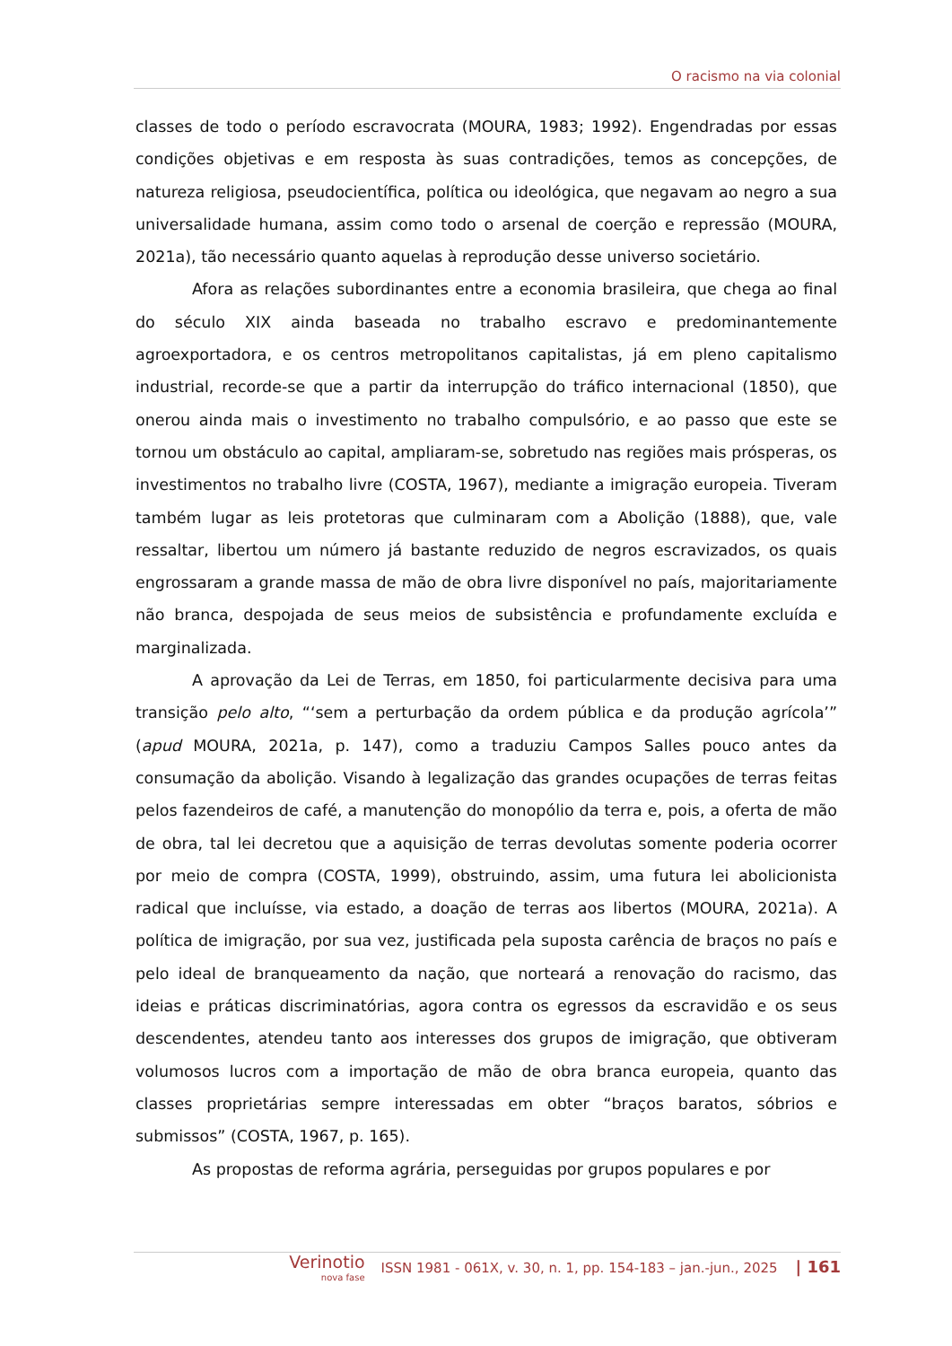O racismo na via colonial
classes de todo o período escravocrata (MOURA, 1983; 1992). Engendradas por essas condições objetivas e em resposta às suas contradições, temos as concepções, de natureza religiosa, pseudocientífica, política ou ideológica, que negavam ao negro a sua universalidade humana, assim como todo o arsenal de coerção e repressão (MOURA, 2021a), tão necessário quanto aquelas à reprodução desse universo societário.
Afora as relações subordinantes entre a economia brasileira, que chega ao final do século XIX ainda baseada no trabalho escravo e predominantemente agroexportadora, e os centros metropolitanos capitalistas, já em pleno capitalismo industrial, recorde-se que a partir da interrupção do tráfico internacional (1850), que onerou ainda mais o investimento no trabalho compulsório, e ao passo que este se tornou um obstáculo ao capital, ampliaram-se, sobretudo nas regiões mais prósperas, os investimentos no trabalho livre (COSTA, 1967), mediante a imigração europeia. Tiveram também lugar as leis protetoras que culminaram com a Abolição (1888), que, vale ressaltar, libertou um número já bastante reduzido de negros escravizados, os quais engrossaram a grande massa de mão de obra livre disponível no país, majoritariamente não branca, despojada de seus meios de subsistência e profundamente excluída e marginalizada.
A aprovação da Lei de Terras, em 1850, foi particularmente decisiva para uma transição pelo alto, “‘sem a perturbação da ordem pública e da produção agrícola’” (apud MOURA, 2021a, p. 147), como a traduziu Campos Salles pouco antes da consumação da abolição. Visando à legalização das grandes ocupações de terras feitas pelos fazendeiros de café, a manutenção do monopólio da terra e, pois, a oferta de mão de obra, tal lei decretou que a aquisição de terras devolutas somente poderia ocorrer por meio de compra (COSTA, 1999), obstruindo, assim, uma futura lei abolicionista radical que incluísse, via estado, a doação de terras aos libertos (MOURA, 2021a). A política de imigração, por sua vez, justificada pela suposta carência de braços no país e pelo ideal de branqueamento da nação, que norteará a renovação do racismo, das ideias e práticas discriminatórias, agora contra os egressos da escravidão e os seus descendentes, atendeu tanto aos interesses dos grupos de imigração, que obtiveram volumosos lucros com a importação de mão de obra branca europeia, quanto das classes proprietárias sempre interessadas em obter “braços baratos, sóbrios e submissos” (COSTA, 1967, p. 165).
As propostas de reforma agrária, perseguidas por grupos populares e por
Verinotio
nova fase
ISSN 1981 - 061X, v. 30, n. 1, pp. 154-183 – jan.-jun., 2025
| 161